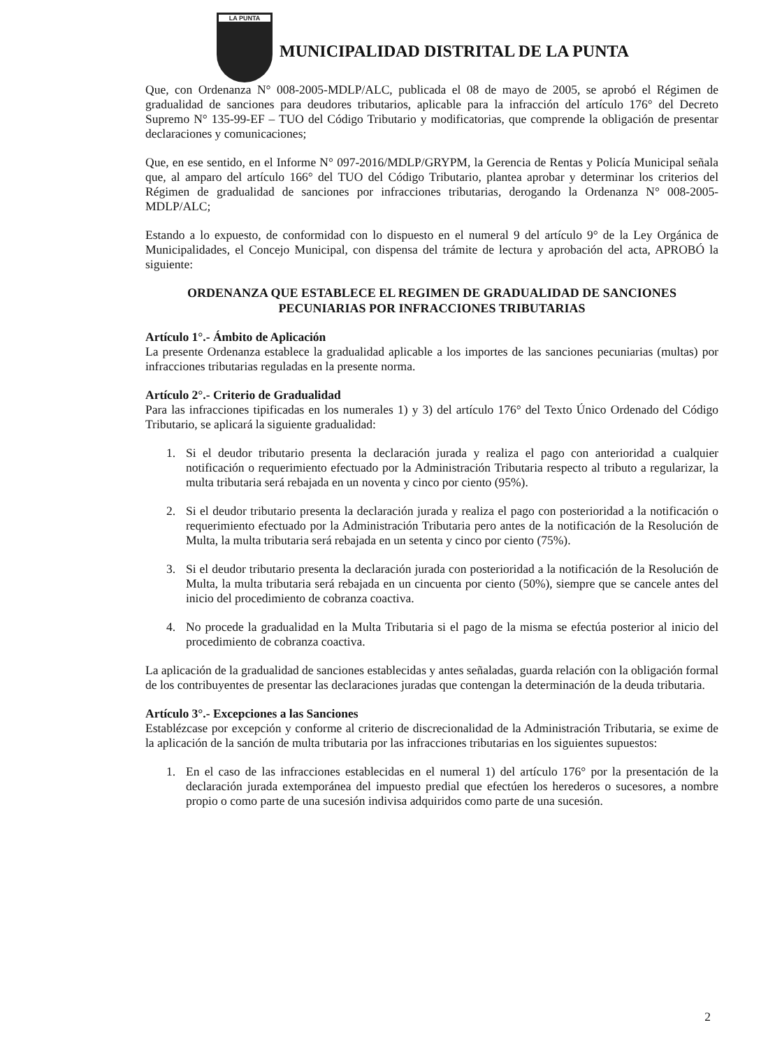LA PUNTA
MUNICIPALIDAD DISTRITAL DE LA PUNTA
Que, con Ordenanza N° 008-2005-MDLP/ALC, publicada el 08 de mayo de 2005, se aprobó el Régimen de gradualidad de sanciones para deudores tributarios, aplicable para la infracción del artículo 176° del Decreto Supremo N° 135-99-EF – TUO del Código Tributario y modificatorias, que comprende la obligación de presentar declaraciones y comunicaciones;
Que, en ese sentido, en el Informe N° 097-2016/MDLP/GRYPM, la Gerencia de Rentas y Policía Municipal señala que, al amparo del artículo 166° del TUO del Código Tributario, plantea aprobar y determinar los criterios del Régimen de gradualidad de sanciones por infracciones tributarias, derogando la Ordenanza N° 008-2005-MDLP/ALC;
Estando a lo expuesto, de conformidad con lo dispuesto en el numeral 9 del artículo 9° de la Ley Orgánica de Municipalidades, el Concejo Municipal, con dispensa del trámite de lectura y aprobación del acta, APROBÓ la siguiente:
ORDENANZA QUE ESTABLECE EL REGIMEN DE GRADUALIDAD DE SANCIONES PECUNIARIAS POR INFRACCIONES TRIBUTARIAS
Artículo 1°.- Ámbito de Aplicación
La presente Ordenanza establece la gradualidad aplicable a los importes de las sanciones pecuniarias (multas) por infracciones tributarias reguladas en la presente norma.
Artículo 2°.- Criterio de Gradualidad
Para las infracciones tipificadas en los numerales 1) y 3) del artículo 176° del Texto Único Ordenado del Código Tributario, se aplicará la siguiente gradualidad:
1. Si el deudor tributario presenta la declaración jurada y realiza el pago con anterioridad a cualquier notificación o requerimiento efectuado por la Administración Tributaria respecto al tributo a regularizar, la multa tributaria será rebajada en un noventa y cinco por ciento (95%).
2. Si el deudor tributario presenta la declaración jurada y realiza el pago con posterioridad a la notificación o requerimiento efectuado por la Administración Tributaria pero antes de la notificación de la Resolución de Multa, la multa tributaria será rebajada en un setenta y cinco por ciento (75%).
3. Si el deudor tributario presenta la declaración jurada con posterioridad a la notificación de la Resolución de Multa, la multa tributaria será rebajada en un cincuenta por ciento (50%), siempre que se cancele antes del inicio del procedimiento de cobranza coactiva.
4. No procede la gradualidad en la Multa Tributaria si el pago de la misma se efectúa posterior al inicio del procedimiento de cobranza coactiva.
La aplicación de la gradualidad de sanciones establecidas y antes señaladas, guarda relación con la obligación formal de los contribuyentes de presentar las declaraciones juradas que contengan la determinación de la deuda tributaria.
Artículo 3°.- Excepciones a las Sanciones
Establézcase por excepción y conforme al criterio de discrecionalidad de la Administración Tributaria, se exime de la aplicación de la sanción de multa tributaria por las infracciones tributarias en los siguientes supuestos:
1. En el caso de las infracciones establecidas en el numeral 1) del artículo 176° por la presentación de la declaración jurada extemporánea del impuesto predial que efectúen los herederos o sucesores, a nombre propio o como parte de una sucesión indivisa adquiridos como parte de una sucesión.
2